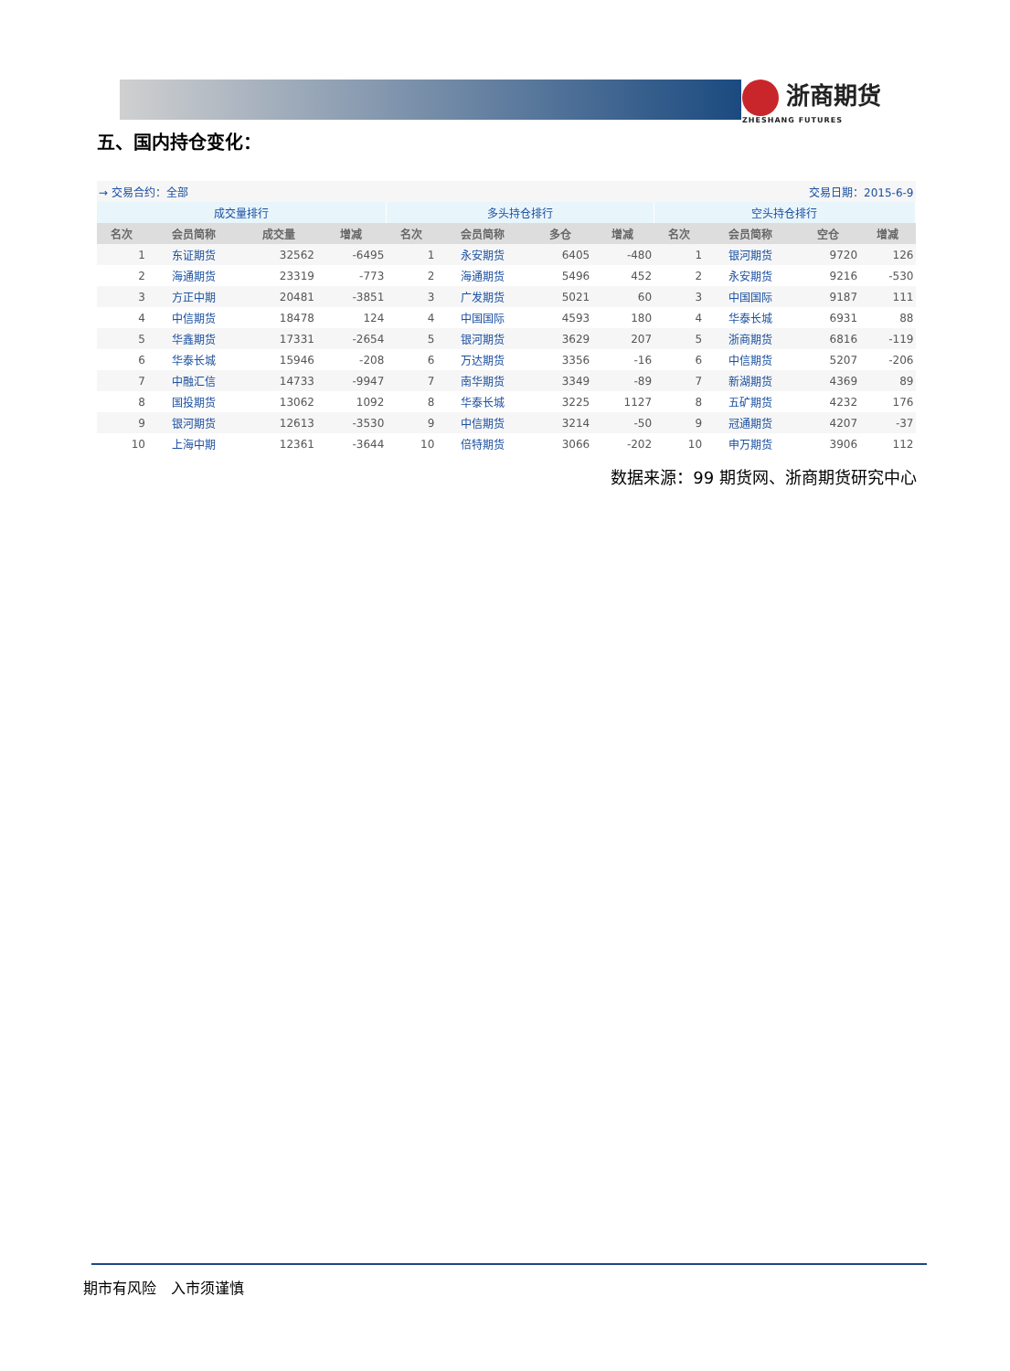浙商期货
ZHESHANG FUTURES
五、国内持仓变化：
| → 交易合约：全部 | | | | | | 交易日期：2015-6-9 | | | | | |
| 成交量排行 | | | | 多头持仓排行 | | | | 空头持仓排行 | | | |
| 名次 | 会员简称 | 成交量 | 增减 | 名次 | 会员简称 | 多仓 | 增减 | 名次 | 会员简称 | 空仓 | 增减 |
| 1 | 东证期货 | 32562 | -6495 | 1 | 永安期货 | 6405 | -480 | 1 | 银河期货 | 9720 | 126 |
| 2 | 海通期货 | 23319 | -773 | 2 | 海通期货 | 5496 | 452 | 2 | 永安期货 | 9216 | -530 |
| 3 | 方正中期 | 20481 | -3851 | 3 | 广发期货 | 5021 | 60 | 3 | 中国国际 | 9187 | 111 |
| 4 | 中信期货 | 18478 | 124 | 4 | 中国国际 | 4593 | 180 | 4 | 华泰长城 | 6931 | 88 |
| 5 | 华鑫期货 | 17331 | -2654 | 5 | 银河期货 | 3629 | 207 | 5 | 浙商期货 | 6816 | -119 |
| 6 | 华泰长城 | 15946 | -208 | 6 | 万达期货 | 3356 | -16 | 6 | 中信期货 | 5207 | -206 |
| 7 | 中融汇信 | 14733 | -9947 | 7 | 南华期货 | 3349 | -89 | 7 | 新湖期货 | 4369 | 89 |
| 8 | 国投期货 | 13062 | 1092 | 8 | 华泰长城 | 3225 | 1127 | 8 | 五矿期货 | 4232 | 176 |
| 9 | 银河期货 | 12613 | -3530 | 9 | 中信期货 | 3214 | -50 | 9 | 冠通期货 | 4207 | -37 |
| 10 | 上海中期 | 12361 | -3644 | 10 | 倍特期货 | 3066 | -202 | 10 | 申万期货 | 3906 | 112 |
数据来源：99 期货网、浙商期货研究中心
期市有风险　入市须谨慎